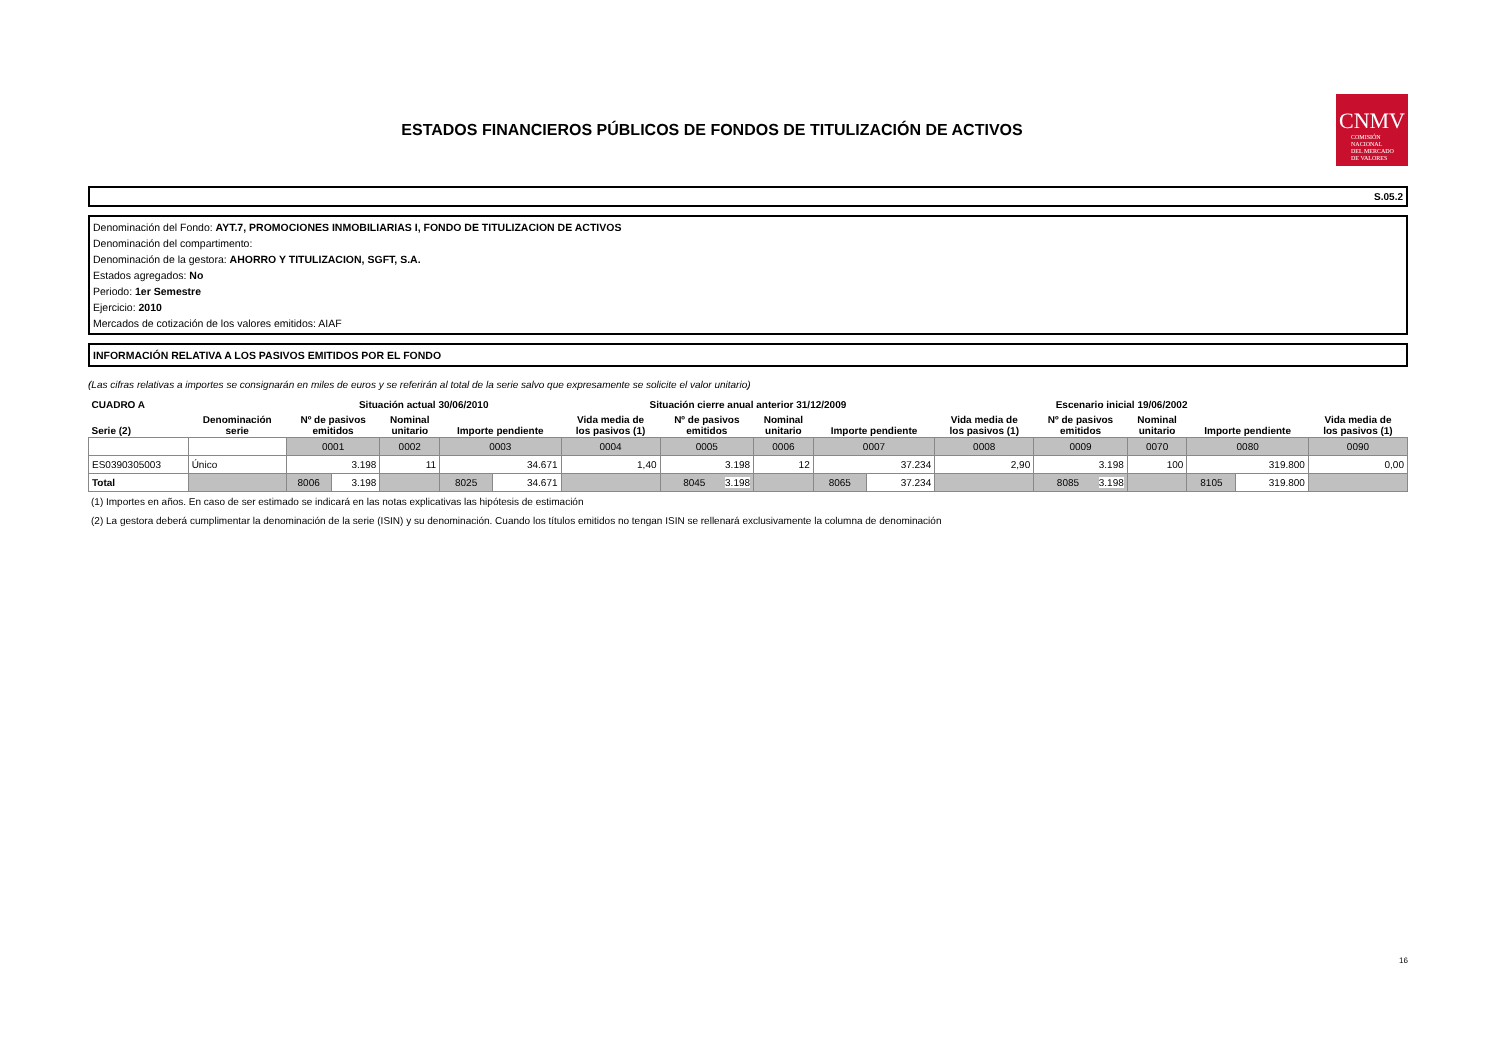ESTADOS FINANCIEROS PÚBLICOS DE FONDOS DE TITULIZACIÓN DE ACTIVOS
CNMV
COMISIÓN
NACIONAL
DEL MERCADO
DE VALORES
S.05.2
Denominación del Fondo: AYT.7, PROMOCIONES INMOBILIARIAS I, FONDO DE TITULIZACION DE ACTIVOS
Denominación del compartimento:
Denominación de la gestora: AHORRO Y TITULIZACION, SGFT, S.A.
Estados agregados: No
Periodo: 1er Semestre
Ejercicio: 2010
Mercados de cotización de los valores emitidos: AIAF
INFORMACIÓN RELATIVA A LOS PASIVOS EMITIDOS POR EL FONDO
(Las cifras relativas a importes se consignarán en miles de euros y se referirán al total de la serie salvo que expresamente se solicite el valor unitario)
| CUADRO A | | Situación actual 30/06/2010 | | | | | Situación cierre anual anterior 31/12/2009 | | | | | Escenario inicial 19/06/2002 | | | | | |
| --- | --- | --- | --- | --- | --- | --- | --- | --- | --- | --- | --- | --- | --- | --- | --- | --- | --- |
| Serie (2) | Denominación serie | Nº de pasivos emitidos | | Nominal unitario | Importe pendiente | | Vida media de los pasivos (1) | Nº de pasivos emitidos | Nominal unitario | Importe pendiente | | Vida media de los pasivos (1) | Nº de pasivos emitidos | Nominal unitario | Importe pendiente | | Vida media de los pasivos (1) |
| | | 0001 | | 0002 | 0003 | | 0004 | 0005 | 0006 | 0007 | | 0008 | 0009 | 0070 | 0080 | | 0090 |
| ES0390305003 | Único | 3.198 | | 11 | 34.671 | | 1,40 | 3.198 | 12 | 37.234 | | 2,90 | 3.198 | 100 | 319.800 | | 0,00 |
| Total | | 8006 | 3.198 | | 8025 | 34.671 | | 8045 3.198 | | 8065 | 37.234 | | 8085 3.198 | | 8105 | 319.800 | |
(1) Importes en años. En caso de ser estimado se indicará en las notas explicativas las hipótesis de estimación
(2) La gestora deberá cumplimentar la denominación de la serie (ISIN) y su denominación. Cuando los títulos emitidos no tengan ISIN se rellenará exclusivamente la columna de denominación
16